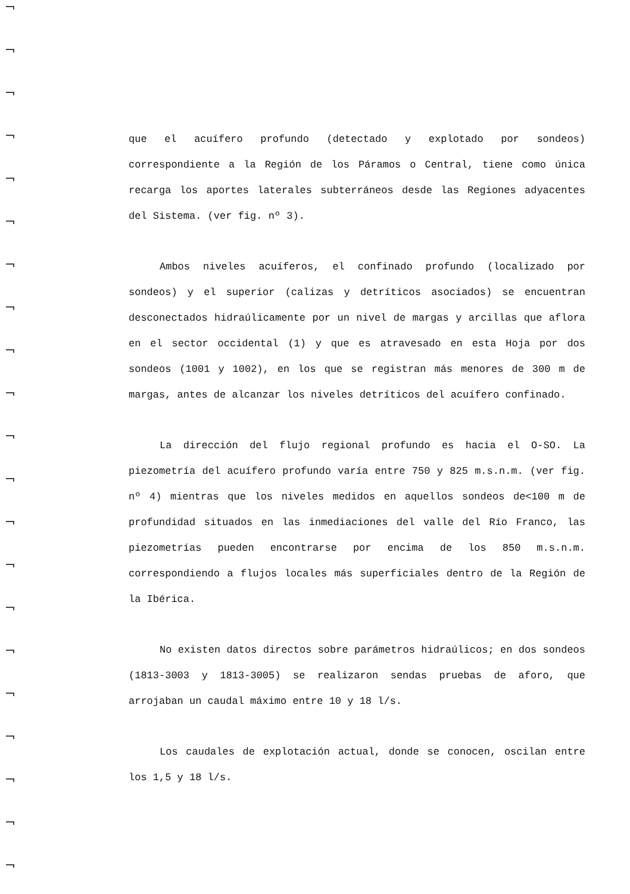que el acuífero profundo (detectado y explotado por sondeos) correspondiente a la Región de los Páramos o Central, tiene como única recarga los aportes laterales subterráneos desde las Regiones adyacentes del Sistema. (ver fig. nº 3).
Ambos niveles acuíferos, el confinado profundo (localizado por sondeos) y el superior (calizas y detríticos asociados) se encuentran desconectados hidraúlicamente por un nivel de margas y arcillas que aflora en el sector occidental (1) y que es atravesado en esta Hoja por dos sondeos (1001 y 1002), en los que se registran más menores de 300 m de margas, antes de alcanzar los niveles detríticos del acuífero confinado.
La dirección del flujo regional profundo es hacia el O-SO. La piezometría del acuífero profundo varía entre 750 y 825 m.s.n.m. (ver fig. nº 4) mientras que los niveles medidos en aquellos sondeos de<100 m de profundidad situados en las inmediaciones del valle del Río Franco, las piezometrías pueden encontrarse por encima de los 850 m.s.n.m. correspondiendo a flujos locales más superficiales dentro de la Región de la Ibérica.
No existen datos directos sobre parámetros hidraúlicos; en dos sondeos (1813-3003 y 1813-3005) se realizaron sendas pruebas de aforo, que arrojaban un caudal máximo entre 10 y 18 l/s.
Los caudales de explotación actual, donde se conocen, oscilan entre los 1,5 y 18 l/s.